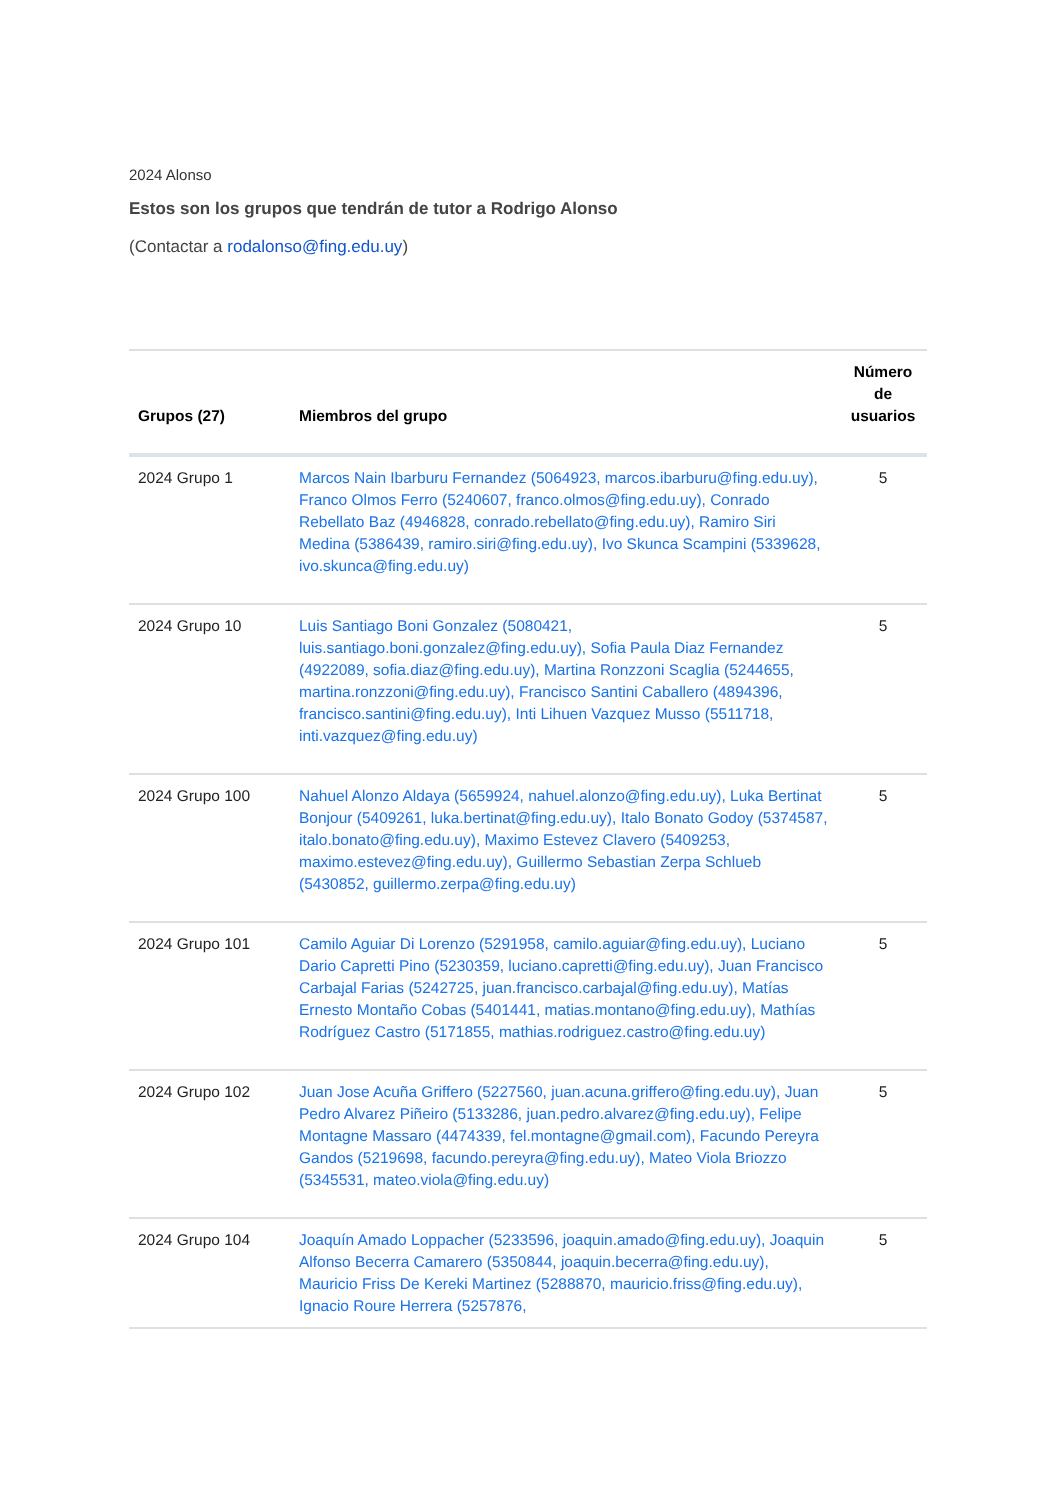2024 Alonso
Estos son los grupos que tendrán de tutor a Rodrigo Alonso
(Contactar a rodalonso@fing.edu.uy)
| Grupos (27) | Miembros del grupo | Número de usuarios |
| --- | --- | --- |
| 2024 Grupo 1 | Marcos Nain Ibarburu Fernandez (5064923, marcos.ibarburu@fing.edu.uy), Franco Olmos Ferro (5240607, franco.olmos@fing.edu.uy), Conrado Rebellato Baz (4946828, conrado.rebellato@fing.edu.uy), Ramiro Siri Medina (5386439, ramiro.siri@fing.edu.uy), Ivo Skunca Scampini (5339628, ivo.skunca@fing.edu.uy) | 5 |
| 2024 Grupo 10 | Luis Santiago Boni Gonzalez (5080421, luis.santiago.boni.gonzalez@fing.edu.uy), Sofia Paula Diaz Fernandez (4922089, sofia.diaz@fing.edu.uy), Martina Ronzzoni Scaglia (5244655, martina.ronzzoni@fing.edu.uy), Francisco Santini Caballero (4894396, francisco.santini@fing.edu.uy), Inti Lihuen Vazquez Musso (5511718, inti.vazquez@fing.edu.uy) | 5 |
| 2024 Grupo 100 | Nahuel Alonzo Aldaya (5659924, nahuel.alonzo@fing.edu.uy), Luka Bertinat Bonjour (5409261, luka.bertinat@fing.edu.uy), Italo Bonato Godoy (5374587, italo.bonato@fing.edu.uy), Maximo Estevez Clavero (5409253, maximo.estevez@fing.edu.uy), Guillermo Sebastian Zerpa Schlueb (5430852, guillermo.zerpa@fing.edu.uy) | 5 |
| 2024 Grupo 101 | Camilo Aguiar Di Lorenzo (5291958, camilo.aguiar@fing.edu.uy), Luciano Dario Capretti Pino (5230359, luciano.capretti@fing.edu.uy), Juan Francisco Carbajal Farias (5242725, juan.francisco.carbajal@fing.edu.uy), Matías Ernesto Montaño Cobas (5401441, matias.montano@fing.edu.uy), Mathías Rodríguez Castro (5171855, mathias.rodriguez.castro@fing.edu.uy) | 5 |
| 2024 Grupo 102 | Juan Jose Acuña Griffero (5227560, juan.acuna.griffero@fing.edu.uy), Juan Pedro Alvarez Piñeiro (5133286, juan.pedro.alvarez@fing.edu.uy), Felipe Montagne Massaro (4474339, fel.montagne@gmail.com), Facundo Pereyra Gandos (5219698, facundo.pereyra@fing.edu.uy), Mateo Viola Briozzo (5345531, mateo.viola@fing.edu.uy) | 5 |
| 2024 Grupo 104 | Joaquín Amado Loppacher (5233596, joaquin.amado@fing.edu.uy), Joaquin Alfonso Becerra Camarero (5350844, joaquin.becerra@fing.edu.uy), Mauricio Friss De Kereki Martinez (5288870, mauricio.friss@fing.edu.uy), Ignacio Roure Herrera (5257876, | 5 |